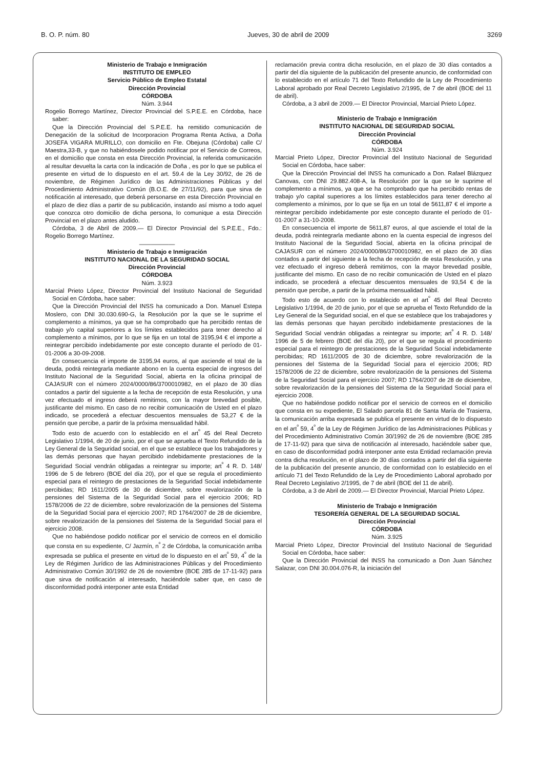B. O. P. núm. 80 Jueves, 30 de abril de 2009 3269
Ministerio de Trabajo e Inmigración
INSTITUTO DE EMPLEO
Servicio Público de Empleo Estatal
Dirección Provincial
CÓRDOBA
Núm. 3.944
Rogelio Borrego Martínez, Director Provincial del S.P.E.E. en Córdoba, hace saber:
Que la Dirección Provincial del S.P.E.E. ha remitido comunicación de Denegación de la solicitud de Incorporacion Programa Renta Activa, a Doña JOSEFA VIGARA MURILLO, con domicilio en Fte. Obejuna (Córdoba) calle C/ Maestra,33-B, y que no habiéndosele podido notificar por el Servicio de Correos, en el domicilio que consta en esta Dirección Provincial, la referida comunicación al resultar devuelta la carta con la indicación de Doña , es por lo que se publica el presente en virtud de lo dispuesto en el art. 59.4 de la Ley 30/92, de 26 de noviembre, de Régimen Jurídico de las Administraciones Públicas y del Procedimiento Administrativo Común (B.O.E. de 27/11/92), para que sirva de notificación al interesado, que deberá personarse en esta Dirección Provincial en el plazo de diez días a partir de su publicación, instando así mismo a todo aquel que conozca otro domicilio de dicha persona, lo comunique a esta Dirección Provincial en el plazo antes aludido.
Córdoba, 3 de Abril de 2009.— El Director Provincial del S.P.E.E., Fdo.: Rogelio Borrego Martínez.
——————
Ministerio de Trabajo e Inmigración
INSTITUTO NACIONAL DE LA SEGURIDAD SOCIAL
Dirección Provincial
CÓRDOBA
Núm. 3.923
Marcial Prieto López, Director Provincial del Instituto Nacional de Seguridad Social en Córdoba, hace saber:
Que la Dirección Provincial del INSS ha comunicado a Don. Manuel Estepa Moslero, con DNI 30.030.690-G, la Resolución por la que se le suprime el complemento a mínimos, ya que se ha comprobado que ha percibido rentas de trabajo y/o capital superiores a los límites establecidos para tener derecho al complemento a mínimos, por lo que se fija en un total de 3195,94 € el importe a reintegrar percibido indebidamente por este concepto durante el período de 01-01-2006 a 30-09-2008.
En consecuencia el importe de 3195,94 euros, al que asciende el total de la deuda, podrá reintegrarla mediante abono en la cuenta especial de ingresos del Instituto Nacional de la Seguridad Social, abierta en la oficina principal de CAJASUR con el número 2024/0000/86/3700010982, en el plazo de 30 días contados a partir del siguiente a la fecha de recepción de esta Resolución, y una vez efectuado el ingreso deberá remitirnos, con la mayor brevedad posible, justificante del mismo. En caso de no recibir comunicación de Usted en el plazo indicado, se procederá a efectuar descuentos mensuales de 53,27 € de la pensión que percibe, a partir de la próxima mensualidad hábil.
Todo esto de acuerdo con lo establecido en el art<sup>º</sup> 45 del Real Decreto Legislativo 1/1994, de 20 de junio, por el que se aprueba el Texto Refundido de la Ley General de la Seguridad social, en el que se establece que los trabajadores y las demás personas que hayan percibido indebidamente prestaciones de la Seguridad Social vendrán obligadas a reintegrar su importe; art<sup>º</sup> 4 R. D. 148/ 1996 de 5 de febrero (BOE del día 20), por el que se regula el procedimiento especial para el reintegro de prestaciones de la Seguridad Social indebidamente percibidas; RD 1611/2005 de 30 de diciembre, sobre revalorización de la pensiones del Sistema de la Seguridad Social para el ejercicio 2006; RD 1578/2006 de 22 de diciembre, sobre revalorización de la pensiones del Sistema de la Seguridad Social para el ejercicio 2007; RD 1764/2007 de 28 de diciembre, sobre revalorización de la pensiones del Sistema de la Seguridad Social para el ejercicio 2008.
Que no habiéndose podido notificar por el servicio de correos en el domicilio que consta en su expediente, C/ Jazmín, n<sup>º</sup> 2 de Córdoba, la comunicación arriba expresada se publica el presente en virtud de lo dispuesto en el art<sup>º</sup> 59, 4<sup>º</sup> de la Ley de Régimen Jurídico de las Administraciones Públicas y del Procedimiento Administrativo Común 30/1992 de 26 de noviembre (BOE 285 de 17-11-92) para que sirva de notificación al interesado, haciéndole saber que, en caso de disconformidad podrá interponer ante esta Entidad
reclamación previa contra dicha resolución, en el plazo de 30 días contados a partir del día siguiente de la publicación del presente anuncio, de conformidad con lo establecido en el artículo 71 del Texto Refundido de la Ley de Procedimiento Laboral aprobado por Real Decreto Legislativo 2/1995, de 7 de abril (BOE del 11 de abril).
Córdoba, a 3 abril de 2009.— El Director Provincial, Marcial Prieto López.
Ministerio de Trabajo e Inmigración
INSTITUTO NACIONAL DE SEGURIDAD SOCIAL
Dirección Provincial
CÓRDOBA
Núm. 3.924
Marcial Prieto López, Director Provincial del Instituto Nacional de Seguridad Social en Córdoba, hace saber:
Que la Dirección Provincial del INSS ha comunicado a Don. Rafael Blázquez Canovas, con DNI 29.882.408-A, la Resolución por la que se le suprime el complemento a mínimos, ya que se ha comprobado que ha percibido rentas de trabajo y/o capital superiores a los límites establecidos para tener derecho al complemento a mínimos, por lo que se fija en un total de 5611,87 € el importe a reintegrar percibido indebidamente por este concepto durante el período de 01-01-2007 a 31-10-2008.
En consecuencia el importe de 5611,87 euros, al que asciende el total de la deuda, podrá reintegrarla mediante abono en la cuenta especial de ingresos del Instituto Nacional de la Seguridad Social, abierta en la oficina principal de CAJASUR con el número 2024/0000/86/3700010982, en el plazo de 30 días contados a partir del siguiente a la fecha de recepción de esta Resolución, y una vez efectuado el ingreso deberá remitirnos, con la mayor brevedad posible, justificante del mismo. En caso de no recibir comunicación de Usted en el plazo indicado, se procederá a efectuar descuentos mensuales de 93,54 € de la pensión que percibe, a partir de la próxima mensualidad hábil.
Todo esto de acuerdo con lo establecido en el art<sup>º</sup> 45 del Real Decreto Legislativo 1/1994, de 20 de junio, por el que se aprueba el Texto Refundido de la Ley General de la Seguridad social, en el que se establece que los trabajadores y las demás personas que hayan percibido indebidamente prestaciones de la Seguridad Social vendrán obligadas a reintegrar su importe; art<sup>º</sup> 4 R. D. 148/ 1996 de 5 de febrero (BOE del día 20), por el que se regula el procedimiento especial para el reintegro de prestaciones de la Seguridad Social indebidamente percibidas; RD 1611/2005 de 30 de diciembre, sobre revalorización de la pensiones del Sistema de la Seguridad Social para el ejercicio 2006; RD 1578/2006 de 22 de diciembre, sobre revalorización de la pensiones del Sistema de la Seguridad Social para el ejercicio 2007; RD 1764/2007 de 28 de diciembre, sobre revalorización de la pensiones del Sistema de la Seguridad Social para el ejercicio 2008.
Que no habiéndose podido notificar por el servicio de correos en el domicilio que consta en su expediente, El Salado parcela 81 de Santa María de Trasierra, la comunicación arriba expresada se publica el presente en virtud de lo dispuesto en el art<sup>º</sup> 59, 4<sup>º</sup> de la Ley de Régimen Jurídico de las Administraciones Públicas y del Procedimiento Administrativo Común 30/1992 de 26 de noviembre (BOE 285 de 17-11-92) para que sirva de notificación al interesado, haciéndole saber que, en caso de disconformidad podrá interponer ante esta Entidad reclamación previa contra dicha resolución, en el plazo de 30 días contados a partir del día siguiente de la publicación del presente anuncio, de conformidad con lo establecido en el artículo 71 del Texto Refundido de la Ley de Procedimiento Laboral aprobado por Real Decreto Legislativo 2/1995, de 7 de abril (BOE del 11 de abril).
Córdoba, a 3 de Abril de 2009.— El Director Provincial, Marcial Prieto López.
Ministerio de Trabajo e Inmigración
TESORERÍA GENERAL DE LA SEGURIDAD SOCIAL
Dirección Provincial
CÓRDOBA
Núm. 3.925
Marcial Prieto López, Director Provincial del Instituto Nacional de Seguridad Social en Córdoba, hace saber:
Que la Dirección Provincial del INSS ha comunicado a Don Juan Sánchez Salazar, con DNI 30.004.076-R, la iniciación del